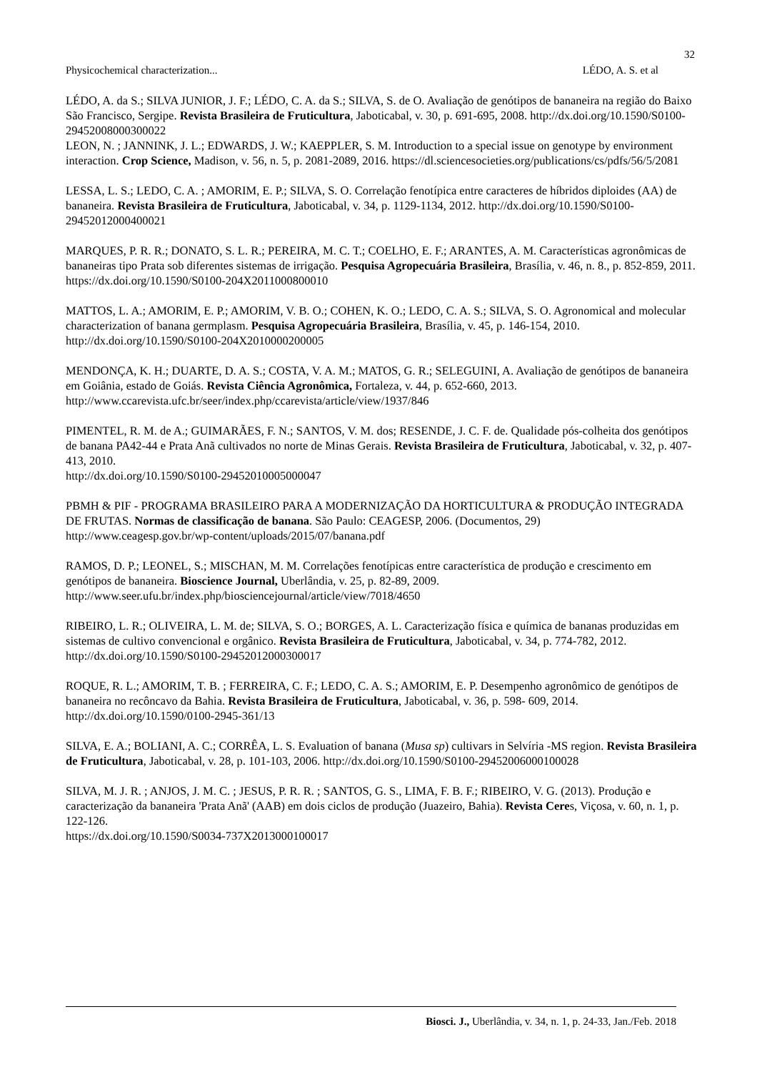32
Physicochemical characterization... LÉDO, A. S. et al
LÉDO, A. da S.; SILVA JUNIOR, J. F.; LÉDO, C. A. da S.; SILVA, S. de O. Avaliação de genótipos de bananeira na região do Baixo São Francisco, Sergipe. Revista Brasileira de Fruticultura, Jaboticabal, v. 30, p. 691-695, 2008. http://dx.doi.org/10.1590/S0100-29452008000300022
LEON, N. ; JANNINK, J. L.; EDWARDS, J. W.; KAEPPLER, S. M. Introduction to a special issue on genotype by environment interaction. Crop Science, Madison, v. 56, n. 5, p. 2081-2089, 2016. https://dl.sciencesocieties.org/publications/cs/pdfs/56/5/2081
LESSA, L. S.; LEDO, C. A. ; AMORIM, E. P.; SILVA, S. O. Correlação fenotípica entre caracteres de híbridos diploides (AA) de bananeira. Revista Brasileira de Fruticultura, Jaboticabal, v. 34, p. 1129-1134, 2012. http://dx.doi.org/10.1590/S0100-29452012000400021
MARQUES, P. R. R.; DONATO, S. L. R.; PEREIRA, M. C. T.; COELHO, E. F.; ARANTES, A. M. Características agronômicas de bananeiras tipo Prata sob diferentes sistemas de irrigação. Pesquisa Agropecuária Brasileira, Brasília, v. 46, n. 8., p. 852-859, 2011. https://dx.doi.org/10.1590/S0100-204X2011000800010
MATTOS, L. A.; AMORIM, E. P.; AMORIM, V. B. O.; COHEN, K. O.; LEDO, C. A. S.; SILVA, S. O. Agronomical and molecular characterization of banana germplasm. Pesquisa Agropecuária Brasileira, Brasília, v. 45, p. 146-154, 2010. http://dx.doi.org/10.1590/S0100-204X2010000200005
MENDONÇA, K. H.; DUARTE, D. A. S.; COSTA, V. A. M.; MATOS, G. R.; SELEGUINI, A. Avaliação de genótipos de bananeira em Goiânia, estado de Goiás. Revista Ciência Agronômica, Fortaleza, v. 44, p. 652-660, 2013. http://www.ccarevista.ufc.br/seer/index.php/ccarevista/article/view/1937/846
PIMENTEL, R. M. de A.; GUIMARÃES, F. N.; SANTOS, V. M. dos; RESENDE, J. C. F. de. Qualidade pós-colheita dos genótipos de banana PA42-44 e Prata Anã cultivados no norte de Minas Gerais. Revista Brasileira de Fruticultura, Jaboticabal, v. 32, p. 407-413, 2010.
http://dx.doi.org/10.1590/S0100-29452010005000047
PBMH & PIF - PROGRAMA BRASILEIRO PARA A MODERNIZAÇÃO DA HORTICULTURA & PRODUÇÃO INTEGRADA DE FRUTAS. Normas de classificação de banana. São Paulo: CEAGESP, 2006. (Documentos, 29)
http://www.ceagesp.gov.br/wp-content/uploads/2015/07/banana.pdf
RAMOS, D. P.; LEONEL, S.; MISCHAN, M. M. Correlações fenotípicas entre característica de produção e crescimento em genótipos de bananeira. Bioscience Journal, Uberlândia, v. 25, p. 82-89, 2009. http://www.seer.ufu.br/index.php/biosciencejournal/article/view/7018/4650
RIBEIRO, L. R.; OLIVEIRA, L. M. de; SILVA, S. O.; BORGES, A. L. Caracterização física e química de bananas produzidas em sistemas de cultivo convencional e orgânico. Revista Brasileira de Fruticultura, Jaboticabal, v. 34, p. 774-782, 2012. http://dx.doi.org/10.1590/S0100-29452012000300017
ROQUE, R. L.; AMORIM, T. B. ; FERREIRA, C. F.; LEDO, C. A. S.; AMORIM, E. P. Desempenho agronômico de genótipos de bananeira no recôncavo da Bahia. Revista Brasileira de Fruticultura, Jaboticabal, v. 36, p. 598- 609, 2014. http://dx.doi.org/10.1590/0100-2945-361/13
SILVA, E. A.; BOLIANI, A. C.; CORRÊA, L. S. Evaluation of banana (Musa sp) cultivars in Selvíria -MS region. Revista Brasileira de Fruticultura, Jaboticabal, v. 28, p. 101-103, 2006. http://dx.doi.org/10.1590/S0100-29452006000100028
SILVA, M. J. R. ; ANJOS, J. M. C. ; JESUS, P. R. R. ; SANTOS, G. S., LIMA, F. B. F.; RIBEIRO, V. G. (2013). Produção e caracterização da bananeira 'Prata Anã' (AAB) em dois ciclos de produção (Juazeiro, Bahia). Revista Ceres, Viçosa, v. 60, n. 1, p. 122-126.
https://dx.doi.org/10.1590/S0034-737X2013000100017
Biosci. J., Uberlândia, v. 34, n. 1, p. 24-33, Jan./Feb. 2018